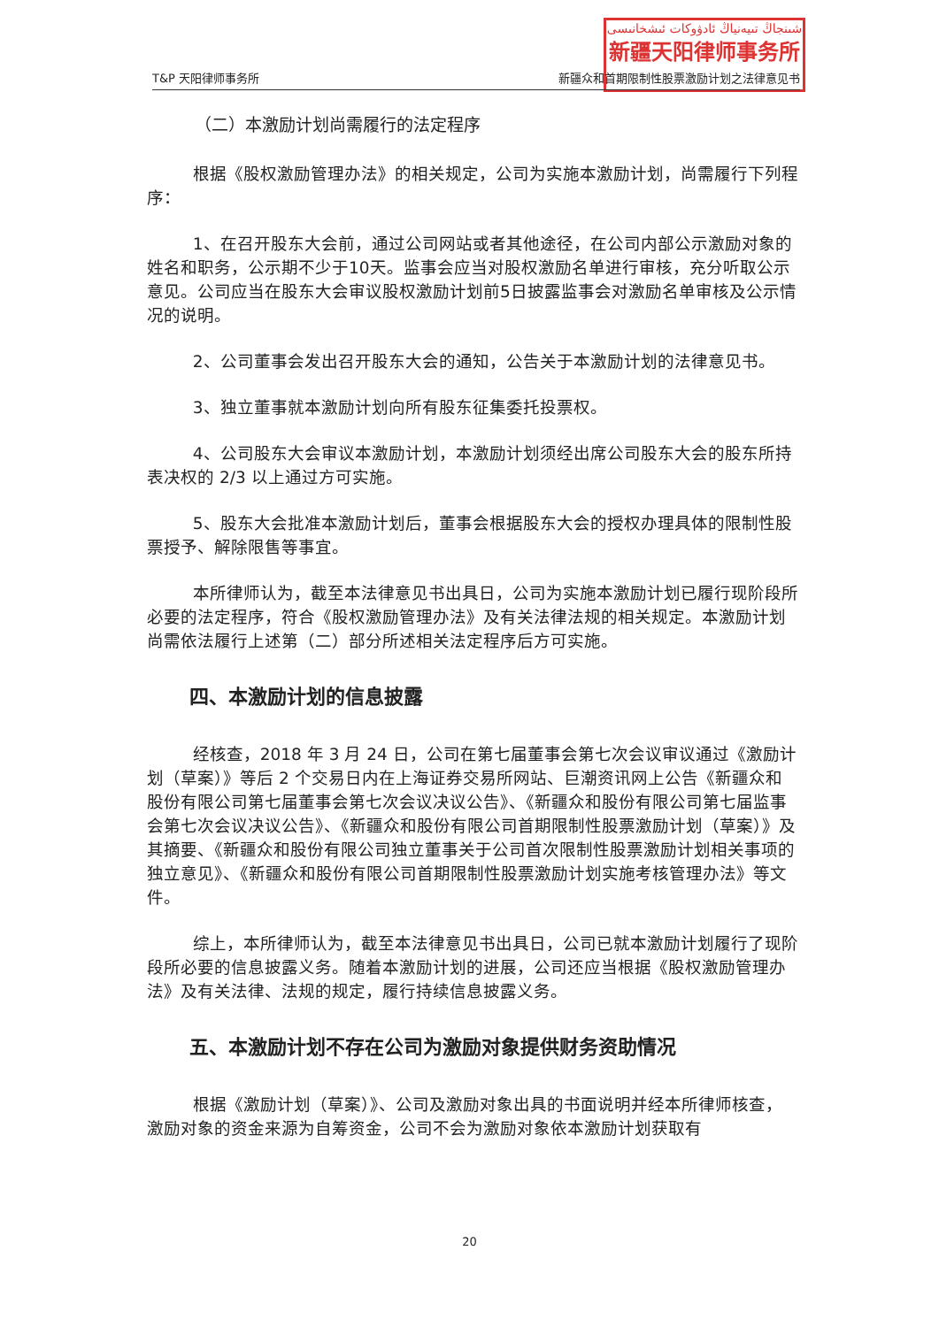شىنجاڭ تىيەنياڭ ئادۋوكات ئىشخانىسى
新疆天阳律师事务所
T&P 天阳律师事务所 新疆众和首期限制性股票激励计划之法律意见书
（二）本激励计划尚需履行的法定程序
根据《股权激励管理办法》的相关规定，公司为实施本激励计划，尚需履行下列程序：
1、在召开股东大会前，通过公司网站或者其他途径，在公司内部公示激励对象的姓名和职务，公示期不少于10天。监事会应当对股权激励名单进行审核，充分听取公示意见。公司应当在股东大会审议股权激励计划前5日披露监事会对激励名单审核及公示情况的说明。
2、公司董事会发出召开股东大会的通知，公告关于本激励计划的法律意见书。
3、独立董事就本激励计划向所有股东征集委托投票权。
4、公司股东大会审议本激励计划，本激励计划须经出席公司股东大会的股东所持表决权的 2/3 以上通过方可实施。
5、股东大会批准本激励计划后，董事会根据股东大会的授权办理具体的限制性股票授予、解除限售等事宜。
本所律师认为，截至本法律意见书出具日，公司为实施本激励计划已履行现阶段所必要的法定程序，符合《股权激励管理办法》及有关法律法规的相关规定。本激励计划尚需依法履行上述第（二）部分所述相关法定程序后方可实施。
四、本激励计划的信息披露
经核查，2018 年 3 月 24 日，公司在第七届董事会第七次会议审议通过《激励计划（草案）》等后 2 个交易日内在上海证券交易所网站、巨潮资讯网上公告《新疆众和股份有限公司第七届董事会第七次会议决议公告》、《新疆众和股份有限公司第七届监事会第七次会议决议公告》、《新疆众和股份有限公司首期限制性股票激励计划（草案）》及其摘要、《新疆众和股份有限公司独立董事关于公司首次限制性股票激励计划相关事项的独立意见》、《新疆众和股份有限公司首期限制性股票激励计划实施考核管理办法》等文件。
综上，本所律师认为，截至本法律意见书出具日，公司已就本激励计划履行了现阶段所必要的信息披露义务。随着本激励计划的进展，公司还应当根据《股权激励管理办法》及有关法律、法规的规定，履行持续信息披露义务。
五、本激励计划不存在公司为激励对象提供财务资助情况
根据《激励计划（草案）》、公司及激励对象出具的书面说明并经本所律师核查，激励对象的资金来源为自筹资金，公司不会为激励对象依本激励计划获取有
20